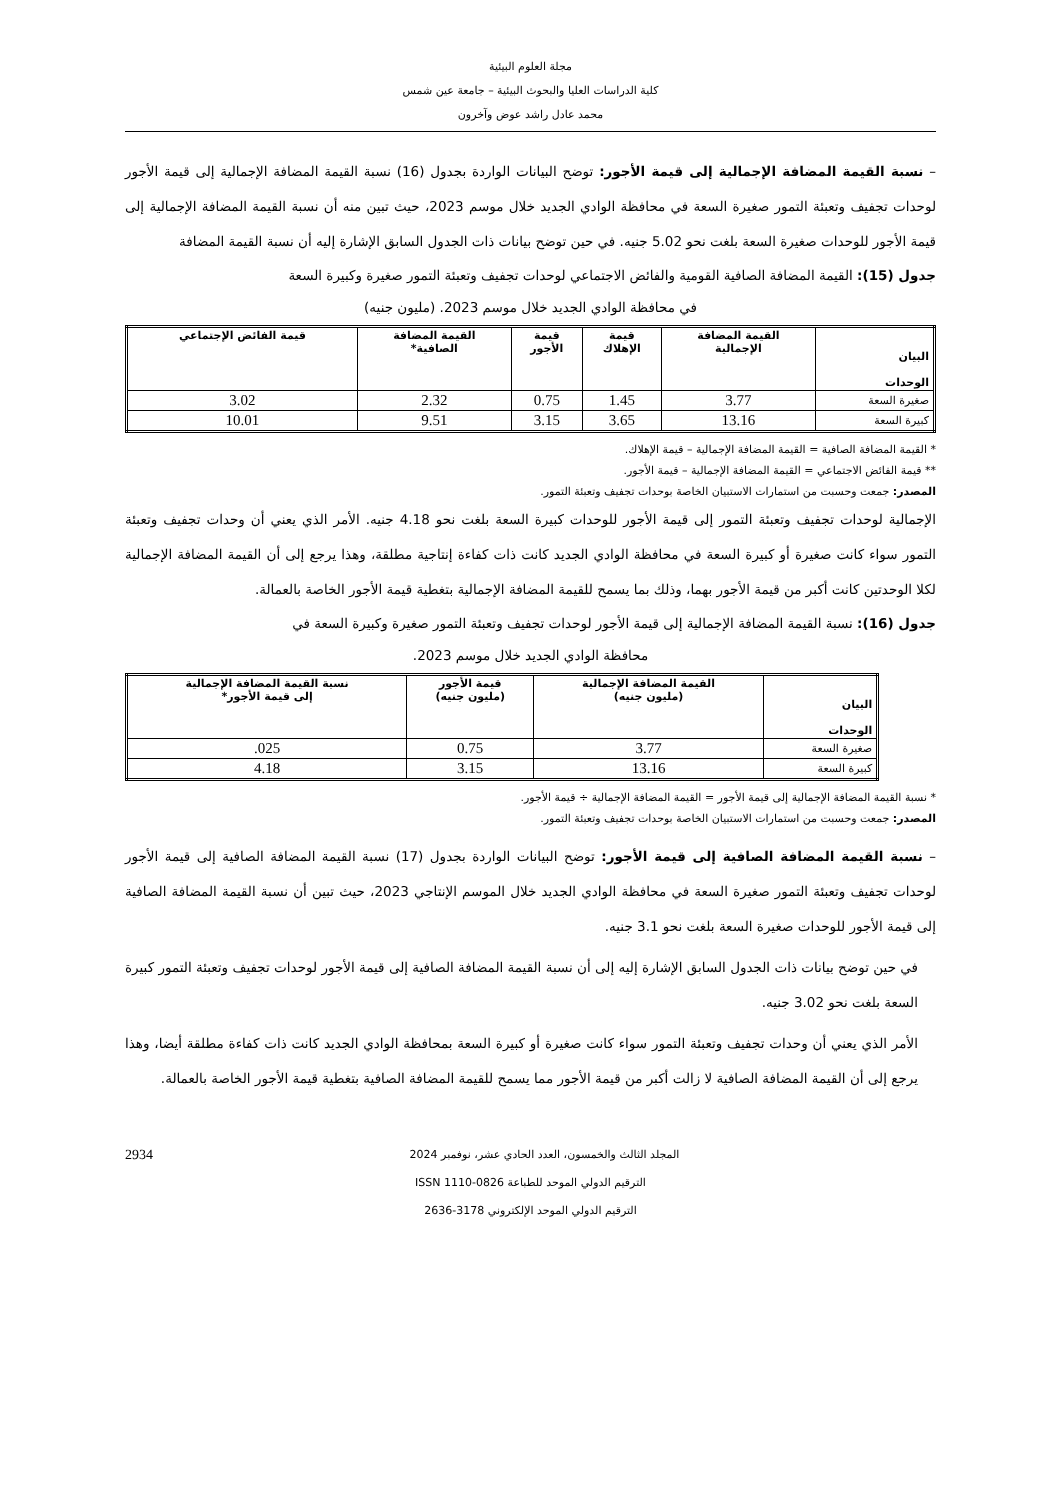مجلة العلوم البيئية
كلية الدراسات العليا والبحوث البيئية – جامعة عين شمس
محمد عادل راشد عوض وآخرون
– نسبة القيمة المضافة الإجمالية إلى قيمة الأجور: توضح البيانات الواردة بجدول (16) نسبة القيمة المضافة الإجمالية إلى قيمة الأجور لوحدات تجفيف وتعبئة التمور صغيرة السعة في محافظة الوادي الجديد خلال موسم 2023، حيث تبين منه أن نسبة القيمة المضافة الإجمالية إلى قيمة الأجور للوحدات صغيرة السعة بلغت نحو 5.02 جنيه. في حين توضح بيانات ذات الجدول السابق الإشارة إليه أن نسبة القيمة المضافة
جدول (15): القيمة المضافة الصافية القومية والفائض الاجتماعي لوحدات تجفيف وتعبئة التمور صغيرة وكبيرة السعة
في محافظة الوادي الجديد خلال موسم 2023. (مليون جنيه)
| البيان الوحدات | القيمة المضافة الإجمالية | قيمة الإهلاك | قيمة الأجور | القيمة المضافة الصافية* | قيمة الفائض الإجتماعي |
| --- | --- | --- | --- | --- | --- |
| صغيرة السعة | 3.77 | 1.45 | 0.75 | 2.32 | 3.02 |
| كبيرة السعة | 13.16 | 3.65 | 3.15 | 9.51 | 10.01 |
* القيمة المضافة الصافية = القيمة المضافة الإجمالية – قيمة الإهلاك.
** قيمة الفائض الاجتماعي = القيمة المضافة الإجمالية – قيمة الأجور.
المصدر: جمعت وحسبت من استمارات الاستبيان الخاصة بوحدات تجفيف وتعبئة التمور.
الإجمالية لوحدات تجفيف وتعبئة التمور إلى قيمة الأجور للوحدات كبيرة السعة بلغت نحو 4.18 جنيه. الأمر الذي يعني أن وحدات تجفيف وتعبئة التمور سواء كانت صغيرة أو كبيرة السعة في محافظة الوادي الجديد كانت ذات كفاءة إنتاجية مطلقة، وهذا يرجع إلى أن القيمة المضافة الإجمالية لكلا الوحدتين كانت أكبر من قيمة الأجور بهما، وذلك بما يسمح للقيمة المضافة الإجمالية بتغطية قيمة الأجور الخاصة بالعمالة.
جدول (16): نسبة القيمة المضافة الإجمالية إلى قيمة الأجور لوحدات تجفيف وتعبئة التمور صغيرة وكبيرة السعة في
محافظة الوادي الجديد خلال موسم 2023.
| البيان الوحدات | القيمة المضافة الإجمالية (مليون جنيه) | قيمة الأجور (مليون جنيه) | نسبة القيمة المضافة الإجمالية إلى قيمة الأجور* |
| --- | --- | --- | --- |
| صغيرة السعة | 3.77 | 0.75 | 025. |
| كبيرة السعة | 13.16 | 3.15 | 4.18 |
* نسبة القيمة المضافة الإجمالية إلى قيمة الأجور = القيمة المضافة الإجمالية ÷ قيمة الأجور.
المصدر: جمعت وحسبت من استمارات الاستبيان الخاصة بوحدات تجفيف وتعبئة التمور.
– نسبة القيمة المضافة الصافية إلى قيمة الأجور: توضح البيانات الواردة بجدول (17) نسبة القيمة المضافة الصافية إلى قيمة الأجور لوحدات تجفيف وتعبئة التمور صغيرة السعة في محافظة الوادي الجديد خلال الموسم الإنتاجي 2023، حيث تبين أن نسبة القيمة المضافة الصافية إلى قيمة الأجور للوحدات صغيرة السعة بلغت نحو 3.1 جنيه.
في حين توضح بيانات ذات الجدول السابق الإشارة إليه إلى أن نسبة القيمة المضافة الصافية إلى قيمة الأجور لوحدات تجفيف وتعبئة التمور كبيرة السعة بلغت نحو 3.02 جنيه.
الأمر الذي يعني أن وحدات تجفيف وتعبئة التمور سواء كانت صغيرة أو كبيرة السعة بمحافظة الوادي الجديد كانت ذات كفاءة مطلقة أيضا، وهذا يرجع إلى أن القيمة المضافة الصافية لا زالت أكبر من قيمة الأجور مما يسمح للقيمة المضافة الصافية بتغطية قيمة الأجور الخاصة بالعمالة.
2934 المجلد الثالث والخمسون، العدد الحادي عشر، نوفمبر 2024
الترقيم الدولي الموحد للطباعة ISSN 1110-0826
الترقيم الدولي الموحد الإلكتروني 3178-2636